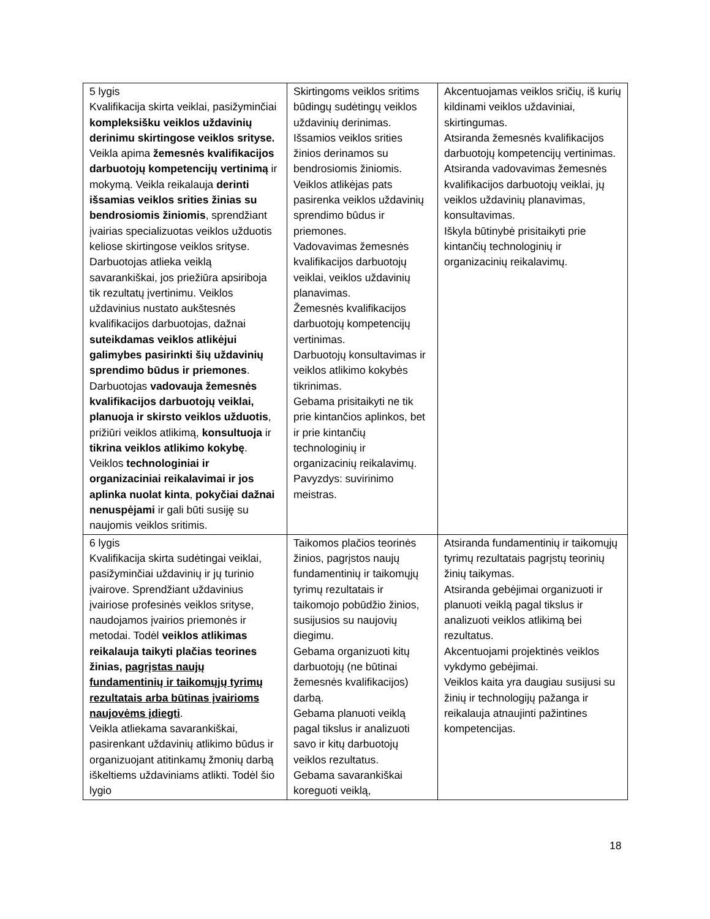| 5 lygis Kvalifikacija skirta veiklai, pasižyminčiai kompleksišku veiklos uždavinių derinimu skirtingose veiklos srityse. Veikla apima žemesnės kvalifikacijos darbuotojų kompetencijų vertinimą ir mokymą. Veikla reikalauja derinti išsamias veiklos srities žinias su bendrosiomis žiniomis , sprendžiant įvairias specializuotas veiklos užduotis keliose skirtingose veiklos srityse. Darbuotojas atlieka veiklą savarankiškai, jos priežiūra apsiriboja tik rezultatų įvertinimu. Veiklos uždavinius nustato aukštesnės kvalifikacijos darbuotojas, dažnai suteikdamas veiklos atlikėjui galimybes pasirinkti šių uždavinių sprendimo būdus ir priemones . Darbuotojas vadovauja žemesnės kvalifikacijos darbuotojų veiklai, planuoja ir skirsto veiklos užduotis , prižiūri veiklos atlikimą, konsultuoja ir tikrina veiklos atlikimo kokybę . Veiklos technologiniai ir organizaciniai reikalavimai ir jos aplinka nuolat kinta , pokyčiai dažnai nenuspėjami ir gali būti susiję su naujomis veiklos sritimis. | Skirtingoms veiklos sritims būdingų sudėtingų veiklos uždavinių derinimas. Išsamios veiklos srities žinios derinamos su bendrosiomis žiniomis. Veiklos atlikėjas pats pasirenka veiklos uždavinių sprendimo būdus ir priemones. Vadovavimas žemesnės kvalifikacijos darbuotojų veiklai, veiklos uždavinių planavimas. Žemesnės kvalifikacijos darbuotojų kompetencijų vertinimas. Darbuotojų konsultavimas ir veiklos atlikimo kokybės tikrinimas. Gebama prisitaikyti ne tik prie kintančios aplinkos, bet ir prie kintančių technologinių ir organizacinių reikalavimų. Pavyzdys: suvirinimo meistras. | Akcentuojamas veiklos sričių, iš kurių kildinami veiklos uždaviniai, skirtingumas. Atsiranda žemesnės kvalifikacijos darbuotojų kompetencijų vertinimas. Atsiranda vadovavimas žemesnės kvalifikacijos darbuotojų veiklai, jų veiklos uždavinių planavimas, konsultavimas. Iškyla būtinybė prisitaikyti prie kintančių technologinių ir organizacinių reikalavimų. |
| 6 lygis Kvalifikacija skirta sudėtingai veiklai, pasižyminčiai uždavinių ir jų turinio įvairove. Sprendžiant uždavinius įvairiose profesinės veiklos srityse, naudojamos įvairios priemonės ir metodai. Todėl veiklos atlikimas reikalauja taikyti plačias teorines žinias, pagrįstas naujų fundamentinių ir taikomųjų tyrimų rezultatais arba būtinas įvairioms naujovėms įdiegti . Veikla atliekama savarankiškai, pasirenkant uždavinių atlikimo būdus ir organizuojant atitinkamų žmonių darbą iškeltiems uždaviniams atlikti. Todėl šio lygio | Taikomos plačios teorinės žinios, pagrįstos naujų fundamentinių ir taikomųjų tyrimų rezultatais ir taikomojo pobūdžio žinios, susijusios su naujovių diegimu. Gebama organizuoti kitų darbuotojų (ne būtinai žemesnės kvalifikacijos) darbą. Gebama planuoti veiklą pagal tikslus ir analizuoti savo ir kitų darbuotojų veiklos rezultatus. Gebama savarankiškai koreguoti veiklą, | Atsiranda fundamentinių ir taikomųjų tyrimų rezultatais pagrįstų teorinių žinių taikymas. Atsiranda gebėjimai organizuoti ir planuoti veiklą pagal tikslus ir analizuoti veiklos atlikimą bei rezultatus. Akcentuojami projektinės veiklos vykdymo gebėjimai. Veiklos kaita yra daugiau susijusi su žinių ir technologijų pažanga ir reikalauja atnaujinti pažintines kompetencijas. |
18